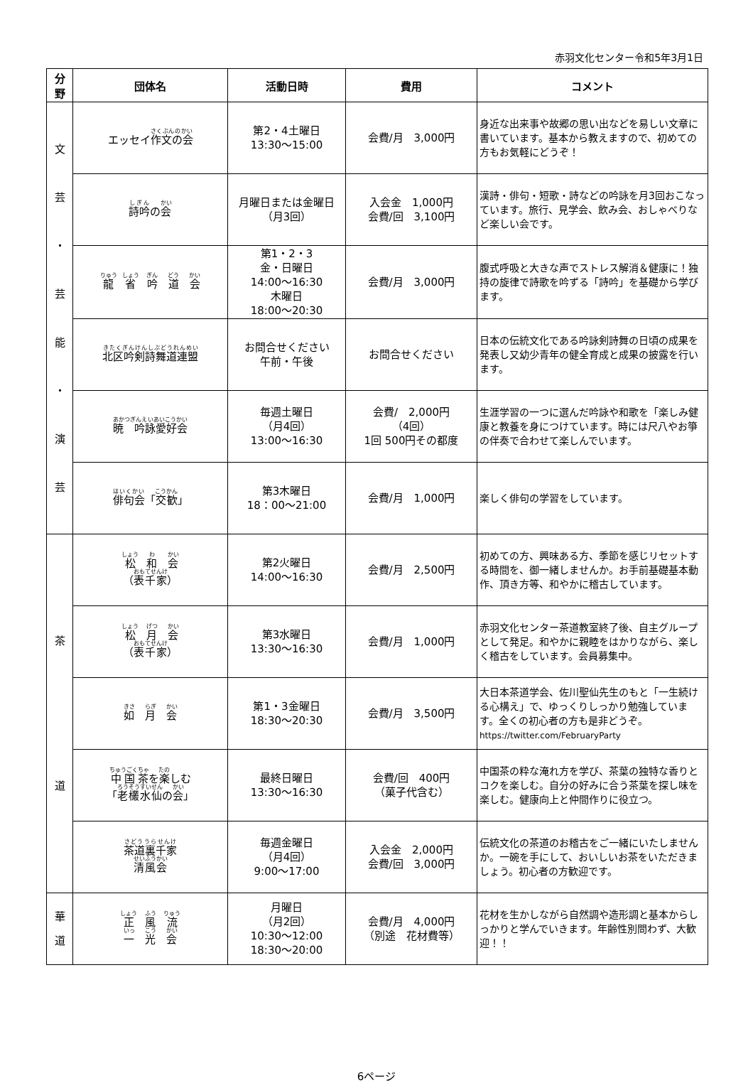赤羽文化センター令和5年3月1日
| 分 野 | 団体名 | 活動日時 | 費用 | コメント |
| --- | --- | --- | --- | --- |
| 文 芸 ・ 芸 能 ・ 演 芸 | エッセイ 作文の会 | 第2・4土曜日 13:30～15:00 | 会費/月 3,000円 | 身近な出来事や故郷の思い出などを易しい文章に書いています。基本から教えますので、初めての方もお気軽にどうぞ！ |
| | 詩吟 の 会 | 月曜日または金曜日 （月3回） | 入会金 1,000円 会費/回 3,100円 | 漢詩・俳句・短歌・詩などの吟詠を月3回おこなっています。旅行、見学会、飲み会、おしゃべりなど楽しい会です。 |
| | 龍 省 吟 道 会 | 第1・2・3 金・日曜日 14:00～16:30 木曜日 18:00～20:30 | 会費/月 3,000円 | 腹式呼吸と大きな声でストレス解消＆健康に！独持の旋律で詩歌を吟ずる「詩吟」を基礎から学びます。 |
| | 北区吟剣詩舞道連盟 | お問合せください 午前・午後 | お問合せください | 日本の伝統文化である吟詠剣詩舞の日頃の成果を発表し又幼少青年の健全育成と成果の披露を行います。 |
| | 暁 吟詠愛好会 | 毎週土曜日 （月4回） 13:00～16:30 | 会費/ 2,000円 （4回） 1回 500円その都度 | 生涯学習の一つに選んだ吟詠や和歌を「楽しみ健康と教養を身につけています。時には尺八やお箏の伴奏で合わせて楽しんでいます。 |
| | 俳句会 「 交歓 」 | 第3木曜日 18：00～21:00 | 会費/月 1,000円 | 楽しく俳句の学習をしています。 |
| 茶 道 | 松 和 会 （ 表千家 ） | 第2火曜日 14:00～16:30 | 会費/月 2,500円 | 初めての方、興味ある方、季節を感じリセットする時間を、御一緒しませんか。お手前基礎基本動作、頂き方等、和やかに稽古しています。 |
| | 松 月 会 （ 表千家 ） | 第3水曜日 13:30～16:30 | 会費/月 1,000円 | 赤羽文化センター茶道教室終了後、自主グループとして発足。和やかに親睦をはかりながら、楽しく稽古をしています。会員募集中。 |
| | 如 月 会 | 第1・3金曜日 18:30～20:30 | 会費/月 3,500円 | 大日本茶道学会、佐川聖仙先生のもと「一生続ける心構え」で、ゆっくりしっかり勉強しています。全くの初心者の方も是非どうぞ。 https://twitter.com/FebruaryParty |
| | 中国茶 を 楽 しむ 「 老欉水仙 の 会 」 | 最終日曜日 13:30～16:30 | 会費/回 400円 （菓子代含む） | 中国茶の粋な淹れ方を学び、茶葉の独特な香りとコクを楽しむ。自分の好みに合う茶葉を探し味を楽しむ。健康向上と仲間作りに役立つ。 |
| | 茶道裏千家 清風会 | 毎週金曜日 （月4回） 9:00～17:00 | 入会金 2,000円 会費/回 3,000円 | 伝統文化の茶道のお稽古をご一緒にいたしませんか。一碗を手にして、おいしいお茶をいただきましょう。初心者の方歓迎です。 |
| 華 道 | 正 風 流 一 光 会 | 月曜日 （月2回） 10:30～12:00 18:30～20:00 | 会費/月 4,000円 （別途 花材費等） | 花材を生かしながら自然調や造形調と基本からしっかりと学んでいきます。年齢性別問わず、大歓迎！！ |
6ページ